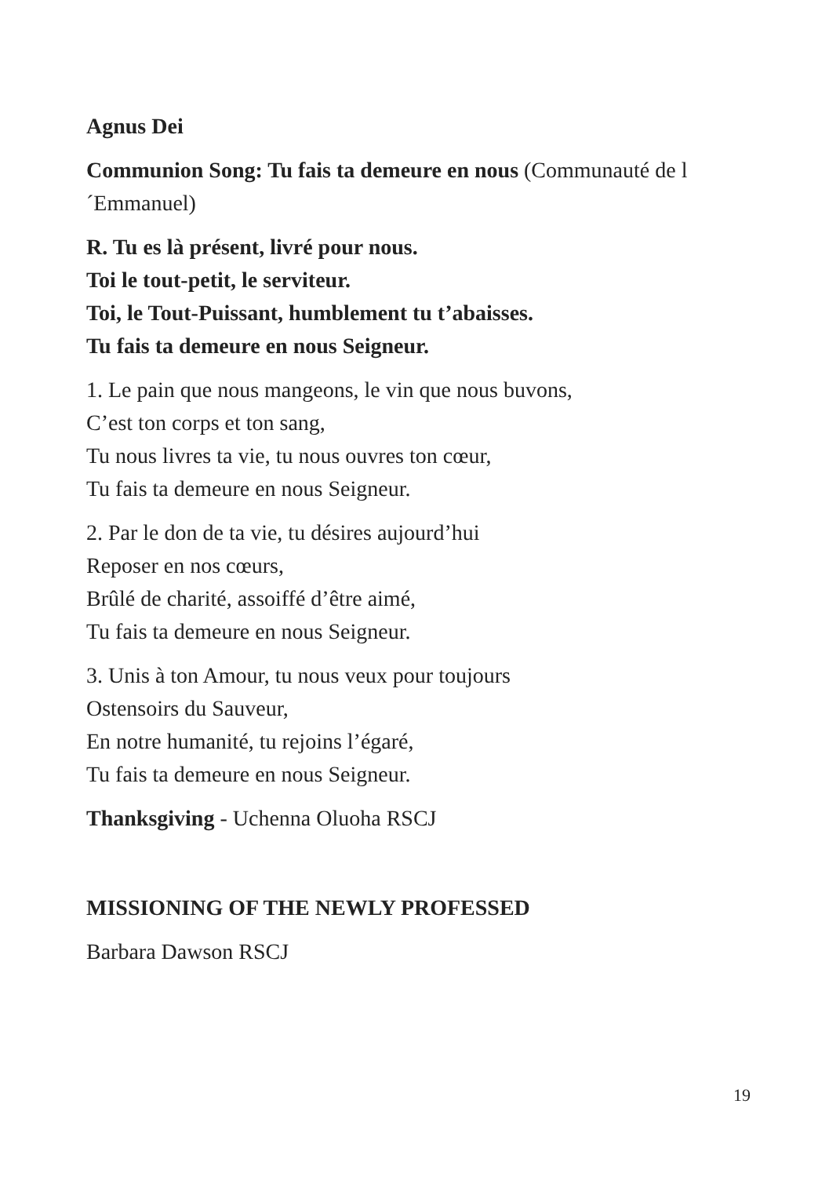Agnus Dei
Communion Song: Tu fais ta demeure en nous (Communauté de l´Emmanuel)
R. Tu es là présent, livré pour nous.
Toi le tout-petit, le serviteur.
Toi, le Tout-Puissant, humblement tu t’abaisses.
Tu fais ta demeure en nous Seigneur.
1. Le pain que nous mangeons, le vin que nous buvons,
C’est ton corps et ton sang,
Tu nous livres ta vie, tu nous ouvres ton cœur,
Tu fais ta demeure en nous Seigneur.
2. Par le don de ta vie, tu désires aujourd’hui
Reposer en nos cœurs,
Brûlé de charité, assoiffé d’être aimé,
Tu fais ta demeure en nous Seigneur.
3. Unis à ton Amour, tu nous veux pour toujours
Ostensoirs du Sauveur,
En notre humanité, tu rejoins l’égaré,
Tu fais ta demeure en nous Seigneur.
Thanksgiving - Uchenna Oluoha RSCJ
MISSIONING OF THE NEWLY PROFESSED
Barbara Dawson RSCJ
19